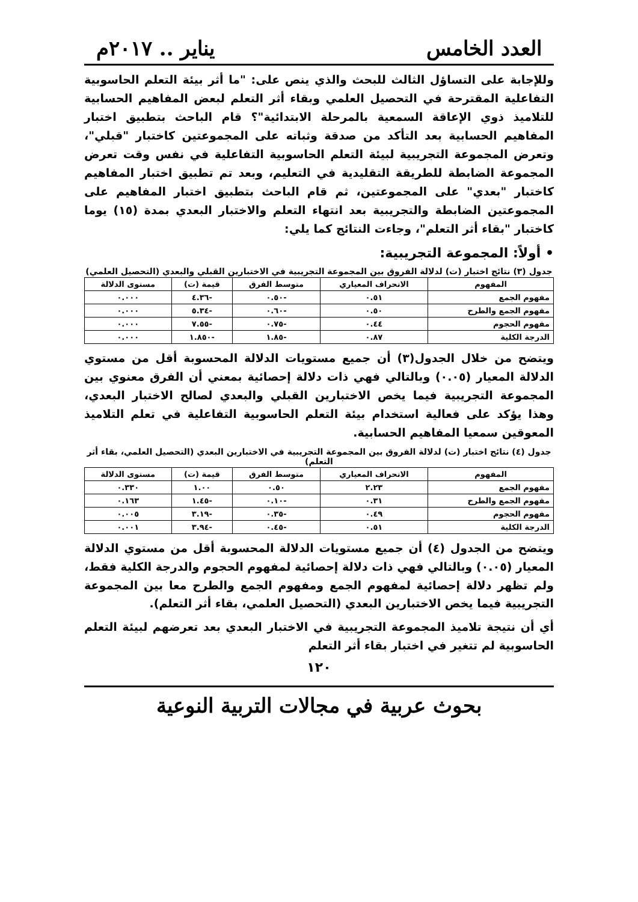العدد الخامس يناير .. ٢٠١٧م
وللإجابة على التساؤل الثالث للبحث والذي ينص على: "ما أثر بيئة التعلم الحاسوبية التفاعلية المقترحة في التحصيل العلمي وبقاء أثر التعلم لبعض المفاهيم الحسابية للتلاميذ ذوي الإعاقة السمعية بالمرحلة الابتدائية"؟ قام الباحث بتطبيق اختبار المفاهيم الحسابية بعد التأكد من صدقة وثباته على المجموعتين كاختبار "قبلي"، وتعرض المجموعة التجريبية لبيئة التعلم الحاسوبية التفاعلية في نفس وقت تعرض المجموعة الضابطة للطريقة التقليدية في التعليم، وبعد تم تطبيق اختبار المفاهيم كاختبار "بعدي" على المجموعتين، ثم قام الباحث بتطبيق اختبار المفاهيم على المجموعتين الضابطة والتجريبية بعد انتهاء التعلم والاختبار البعدي بمدة (١٥) يوما كاختبار "بقاء أثر التعلم"، وجاءت النتائج كما يلي:
• أولاً: المجموعة التجريبية:
جدول (٣) نتائج اختبار (ت) لدلالة الفروق بين المجموعة التجريبية في الاختبارين القبلي والبعدي (التحصيل العلمي)
| المفهوم | الانحراف المعياري | متوسط الفرق | قيمة (ت) | مستوى الدلالة |
| --- | --- | --- | --- | --- |
| مفهوم الجمع | ٠.٥١ | -٠.٥٠ | -٤.٣٦ | ٠.٠٠٠ |
| مفهوم الجمع والطرح | ٠.٥٠ | -٠.٦٠ | -٥.٣٤ | ٠.٠٠٠ |
| مفهوم الحجوم | ٠.٤٤ | -٠.٧٥ | -٧.٥٥ | ٠.٠٠٠ |
| الدرجة الكلية | ٠.٨٧ | -١.٨٥ | -١.٨٥٠ | ٠.٠٠٠ |
ويتضح من خلال الجدول(٣) أن جميع مستويات الدلالة المحسوبة أقل من مستوي الدلالة المعيار (٠.٠٥) وبالتالي فهي ذات دلالة إحصائية بمعني أن الفرق معنوي بين المجموعة التجريبية فيما يخص الاختبارين القبلي والبعدي لصالح الاختبار البعدي، وهذا يؤكد على فعالية استخدام بيئة التعلم الحاسوبية التفاعلية في تعلم التلاميذ المعوقين سمعيا المفاهيم الحسابية.
جدول (٤) نتائج اختبار (ت) لدلالة الفروق بين المجموعة التجريبية في الاختبارين البعدي (التحصيل العلمي، بقاء أثر التعلم)
| المفهوم | الانحراف المعياري | متوسط الفرق | قيمة (ت) | مستوى الدلالة |
| --- | --- | --- | --- | --- |
| مفهوم الجمع | ٢.٢٣ | ٠.٥٠ | ١.٠٠ | ٠.٣٣٠ |
| مفهوم الجمع والطرح | ٠.٣١ | -٠.١٠ | -١.٤٥ | ٠.١٦٣ |
| مفهوم الحجوم | ٠.٤٩ | -٠.٣٥ | -٣.١٩ | ٠.٠٠٥ |
| الدرجة الكلية | ٠.٥١ | -٠.٤٥ | -٣.٩٤ | ٠.٠٠١ |
ويتضح من الجدول (٤) أن جميع مستويات الدلالة المحسوبة أقل من مستوي الدلالة المعيار (٠.٠٥) وبالتالي فهي ذات دلالة إحصائية لمفهوم الحجوم والدرجة الكلية فقط، ولم تظهر دلالة إحصائية لمفهوم الجمع ومفهوم الجمع والطرح معا بين المجموعة التجريبية فيما يخص الاختبارين البعدي (التحصيل العلمي، بقاء أثر التعلم).
أي أن نتيجة تلاميذ المجموعة التجريبية في الاختبار البعدي بعد تعرضهم لبيئة التعلم الحاسوبية لم تتغير في اختبار بقاء أثر التعلم
١٢٠
بحوث عربية في مجالات التربية النوعية